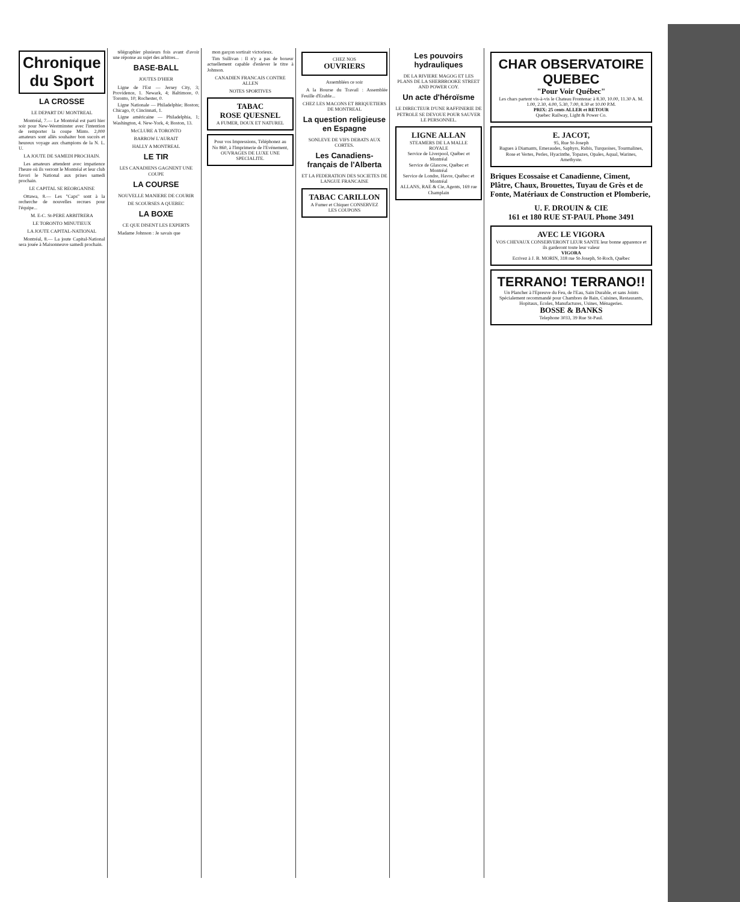Chronique du Sport
LA CROSSE
LE DEPART DU MONTREAL
Montréal, 7.— Le Montréal est parti hier soir pour New-Westminster avec l'intention de remporter la coupe Minto. 2,000 amateurs sont allés souhaiter bon succès et heureux voyage aux champions de la N. L. U.
LA JOUTE DE SAMEDI PROCHAIN.
Les amateurs attendent avec impatience l'heure où ils verront le Montréal et leur club favori le National aux prises samedi prochain.
LE CAPITAL SE REORGANISE
Ottawa, 8.— Les "Caps" sont à la recherche de nouvelles recrues pour l'équipe...
M. E-C. St-PERE ARBITRERA
LE TORONTO MINUTIEUX
LA JOUTE CAPITAL-NATIONAL
Montréal, 8.— La joute Capital-National sera jouée à Maisonneuve samedi prochain.
télégraphier plusieurs fois avant d'avoir une réponse au sujet des arbitres...
BASE-BALL
JOUTES D'HIER
Ligne de l'Est — Jersey City, 3; Providence, 1. Newark, 4; Baltimore, 0. Toronto, 10; Rochester, 0.
Ligne Nationale — Philadelphie; Boston; Chicago, 0; Cincinnati, 1.
Ligne américaine — Philadelphia, 1; Washington, 4. New-York, 4; Boston, 13.
McCLURE A TORONTO
BARROW L'AURAIT
HALLY A MONTREAL
LE TIR
LES CANADIENS GAGNENT UNE COUPE
LA COURSE
NOUVELLE MANIERE DE COURIR
DE SCOURSES A QUEBEC
LA BOXE
CE QUE DISENT LES EXPERTS
Madame Johnson : Je savais que
mon garçon sortirait victorieux.
Tim Sullivan : Il n'y a pas de boxeur actuellement capable d'enlever le titre à Johnson.
CANADIEN FRANCAIS CONTRE ALLEN
NOTES SPORTIVES
TABAC
ROSE QUESNEL
A FUMER, DOUX ET NATUREL
Pour vos Impressions, Téléphonez au No 860, à l'Imprimerie de l'Evénement, OUVRAGES DE LUXE UNE SPECIALITE.
CHEZ NOS
OUVRIERS
Assemblées ce soir
A la Bourse du Travail : Assemblée Feuille d'Erable...
CHEZ LES MACONS ET BRIQUETIERS DE MONTREAL
La question religieuse en Espagne
SONLEVE DE VIFS DEBATS AUX CORTES.
Les Canadiens-français de l'Alberta
ET LA FEDERATION DES SOCIETES DE LANGUE FRANCAISE
TABAC CARILLON
A Fumer et Chiquer CONSERVEZ LES COUPONS
Les pouvoirs hydrauliques
DE LA RIVIERE MAGOG ET LES PLANS DE LA SHERBROOKE STREET AND POWER COY.
Un acte d'héroïsme
LE DIRECTEUR D'UNE RAFFINERIE DE PETROLE SE DEVOUE POUR SAUVER LE PERSONNEL.
LIGNE ALLAN
STEAMERS DE LA MALLE ROYALE
Service de Liverpool, Québec et Montréal
Service de Glascow, Québec et Montréal
Service de Londre, Havre, Québec et Montréal
ALLANS, RAE & Cie, Agents, 169 rue Champlain
CHAR OBSERVATOIRE QUEBEC
"Pour Voir Québec"
Les chars partent vis-à-vis le Chateau Frontenac à 8.30, 10.00, 11.30 A. M. 1.00, 2.30, 4.00, 5.30, 7.00, 8.30 et 10.00 P.M.
PRIX: 25 cents ALLER et RETOUR
Quebec Railway, Light & Power Co.
E. JACOT,
95, Rue St-Joseph
Bagues à Diamants, Emeraudes, Saphyrs, Rubis, Turquoises, Tourmalines, Rose et Vertes, Perles, Hyacinthe, Topazes, Opales, Aqual, Warines, Amethyste.
Briques Ecossaise et Canadienne, Ciment, Plâtre, Chaux, Brouettes, Tuyau de Grès et de Fonte, Matériaux de Construction et Plomberie,
U. F. DROUIN & CIE
161 et 180 RUE ST-PAUL Phone 3491
AVEC LE VIGORA
VOS CHEVAUX CONSERVERONT LEUR SANTE leur bonne apparence et ils garderont toute leur valeur
VIGORA
Ecrivez à J. B. MORIN, 318 rue St-Joseph, St-Roch, Québec
TERRANO! TERRANO!!
Un Plancher à l'Epreuve du Feu, de l'Eau, Sain Durable, et sans Joints
Spécialement recommandé pour Chambres de Bain, Cuisines, Restaurants, Hopitaux, Ecoles, Manufactures, Usines, Ménageries.
BOSSE & BANKS
Telephone 3033, 39 Rue St-Paul.